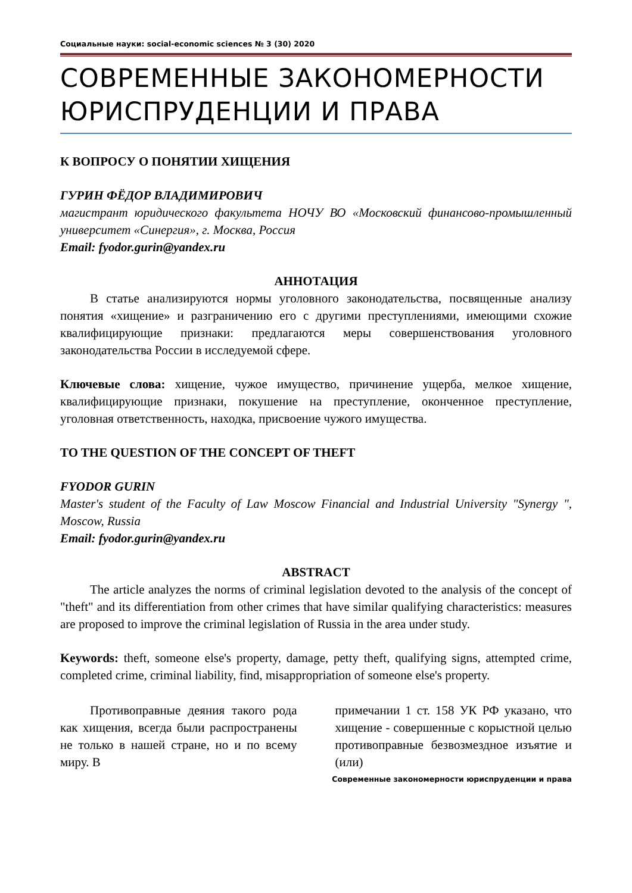Социальные науки: social-economic sciences № 3 (30) 2020
СОВРЕМЕННЫЕ ЗАКОНОМЕРНОСТИ ЮРИСПРУДЕНЦИИ И ПРАВА
К ВОПРОСУ О ПОНЯТИИ ХИЩЕНИЯ
ГУРИН ФЁДОР ВЛАДИМИРОВИЧ
магистрант юридического факультета НОЧУ ВО «Московский финансово-промышленный университет «Синергия», г. Москва, Россия
Email: fyodor.gurin@yandex.ru
АННОТАЦИЯ
В статье анализируются нормы уголовного законодательства, посвященные анализу понятия «хищение» и разграничению его с другими преступлениями, имеющими схожие квалифицирующие признаки: предлагаются меры совершенствования уголовного законодательства России в исследуемой сфере.
Ключевые слова: хищение, чужое имущество, причинение ущерба, мелкое хищение, квалифицирующие признаки, покушение на преступление, оконченное преступление, уголовная ответственность, находка, присвоение чужого имущества.
TO THE QUESTION OF THE CONCEPT OF THEFT
FYODOR GURIN
Master's student of the Faculty of Law Moscow Financial and Industrial University "Synergy ", Moscow, Russia
Email: fyodor.gurin@yandex.ru
ABSTRACT
The article analyzes the norms of criminal legislation devoted to the analysis of the concept of "theft" and its differentiation from other crimes that have similar qualifying characteristics: measures are proposed to improve the criminal legislation of Russia in the area under study.
Keywords: theft, someone else's property, damage, petty theft, qualifying signs, attempted crime, completed crime, criminal liability, find, misappropriation of someone else's property.
Противоправные деяния такого рода как хищения, всегда были распространены не только в нашей стране, но и по всему миру. В
примечании 1 ст. 158 УК РФ указано, что хищение - совершенные с корыстной целью противоправные безвозмездное изъятие и (или)
Современные закономерности юриспруденции и права